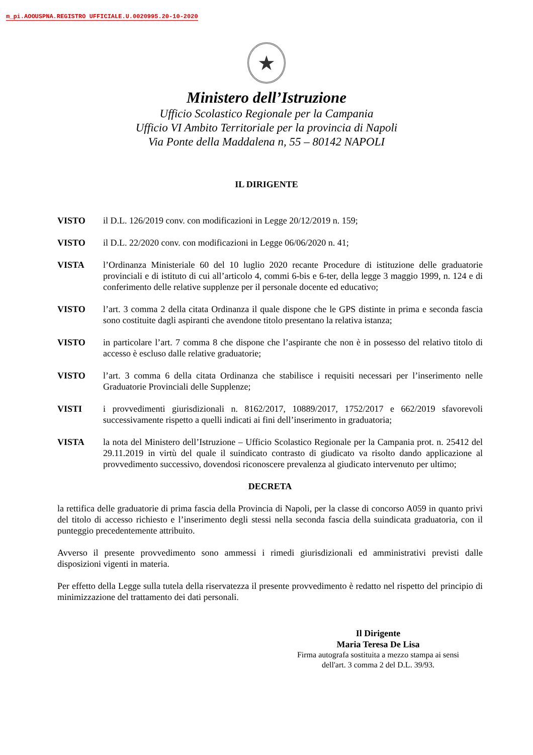m_pi.AOOUSPNA.REGISTRO UFFICIALE.U.0020995.20-10-2020
★
Ministero dell’Istruzione
Ufficio Scolastico Regionale per la Campania
Ufficio VI Ambito Territoriale per la provincia di Napoli
Via Ponte della Maddalena n, 55 – 80142 NAPOLI
IL DIRIGENTE
VISTO il D.L. 126/2019 conv. con modificazioni in Legge 20/12/2019 n. 159;
VISTO il D.L. 22/2020 conv. con modificazioni in Legge 06/06/2020 n. 41;
VISTA l’Ordinanza Ministeriale 60 del 10 luglio 2020 recante Procedure di istituzione delle graduatorie provinciali e di istituto di cui all’articolo 4, commi 6-bis e 6-ter, della legge 3 maggio 1999, n. 124 e di conferimento delle relative supplenze per il personale docente ed educativo;
VISTO l’art. 3 comma 2 della citata Ordinanza il quale dispone che le GPS distinte in prima e seconda fascia sono costituite dagli aspiranti che avendone titolo presentano la relativa istanza;
VISTO in particolare l’art. 7 comma 8 che dispone che l’aspirante che non è in possesso del relativo titolo di accesso è escluso dalle relative graduatorie;
VISTO l’art. 3 comma 6 della citata Ordinanza che stabilisce i requisiti necessari per l’inserimento nelle Graduatorie Provinciali delle Supplenze;
VISTI i provvedimenti giurisdizionali n. 8162/2017, 10889/2017, 1752/2017 e 662/2019 sfavorevoli successivamente rispetto a quelli indicati ai fini dell’inserimento in graduatoria;
VISTA la nota del Ministero dell’Istruzione – Ufficio Scolastico Regionale per la Campania prot. n. 25412 del 29.11.2019 in virtù del quale il suindicato contrasto di giudicato va risolto dando applicazione al provvedimento successivo, dovendosi riconoscere prevalenza al giudicato intervenuto per ultimo;
DECRETA
la rettifica delle graduatorie di prima fascia della Provincia di Napoli, per la classe di concorso A059 in quanto privi del titolo di accesso richiesto e l’inserimento degli stessi nella seconda fascia della suindicata graduatoria, con il punteggio precedentemente attribuito.
Avverso il presente provvedimento sono ammessi i rimedi giurisdizionali ed amministrativi previsti dalle disposizioni vigenti in materia.
Per effetto della Legge sulla tutela della riservatezza il presente provvedimento è redatto nel rispetto del principio di minimizzazione del trattamento dei dati personali.
Il Dirigente
Maria Teresa De Lisa
Firma autografa sostituita a mezzo stampa ai sensi
dell'art. 3 comma 2 del D.L. 39/93.